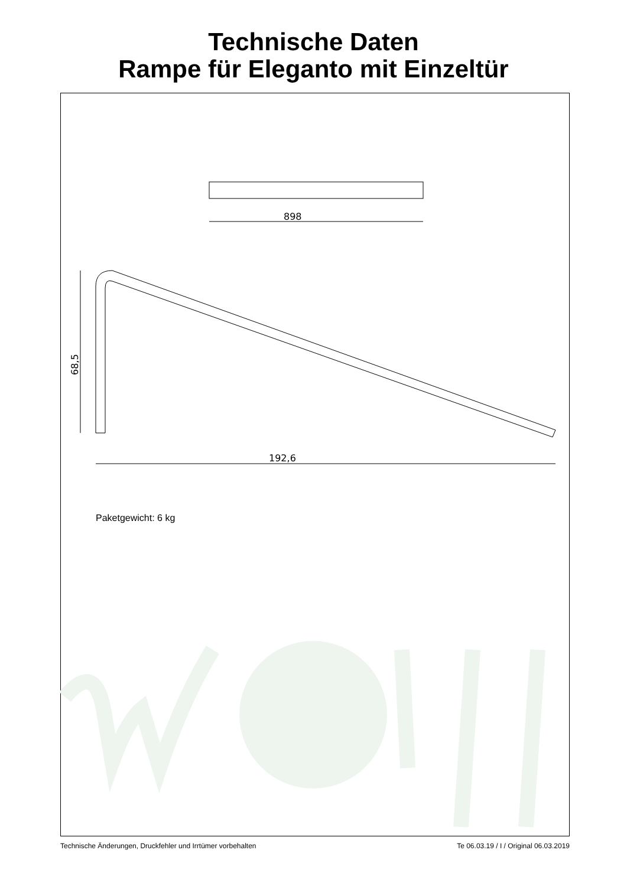Technische Daten
Rampe für Eleganto mit Einzeltür
898
68,5
192,6
Paketgewicht: 6 kg
Technische Änderungen, Druckfehler und Irrtümer vorbehalten Te 06.03.19 / I / Original 06.03.2019